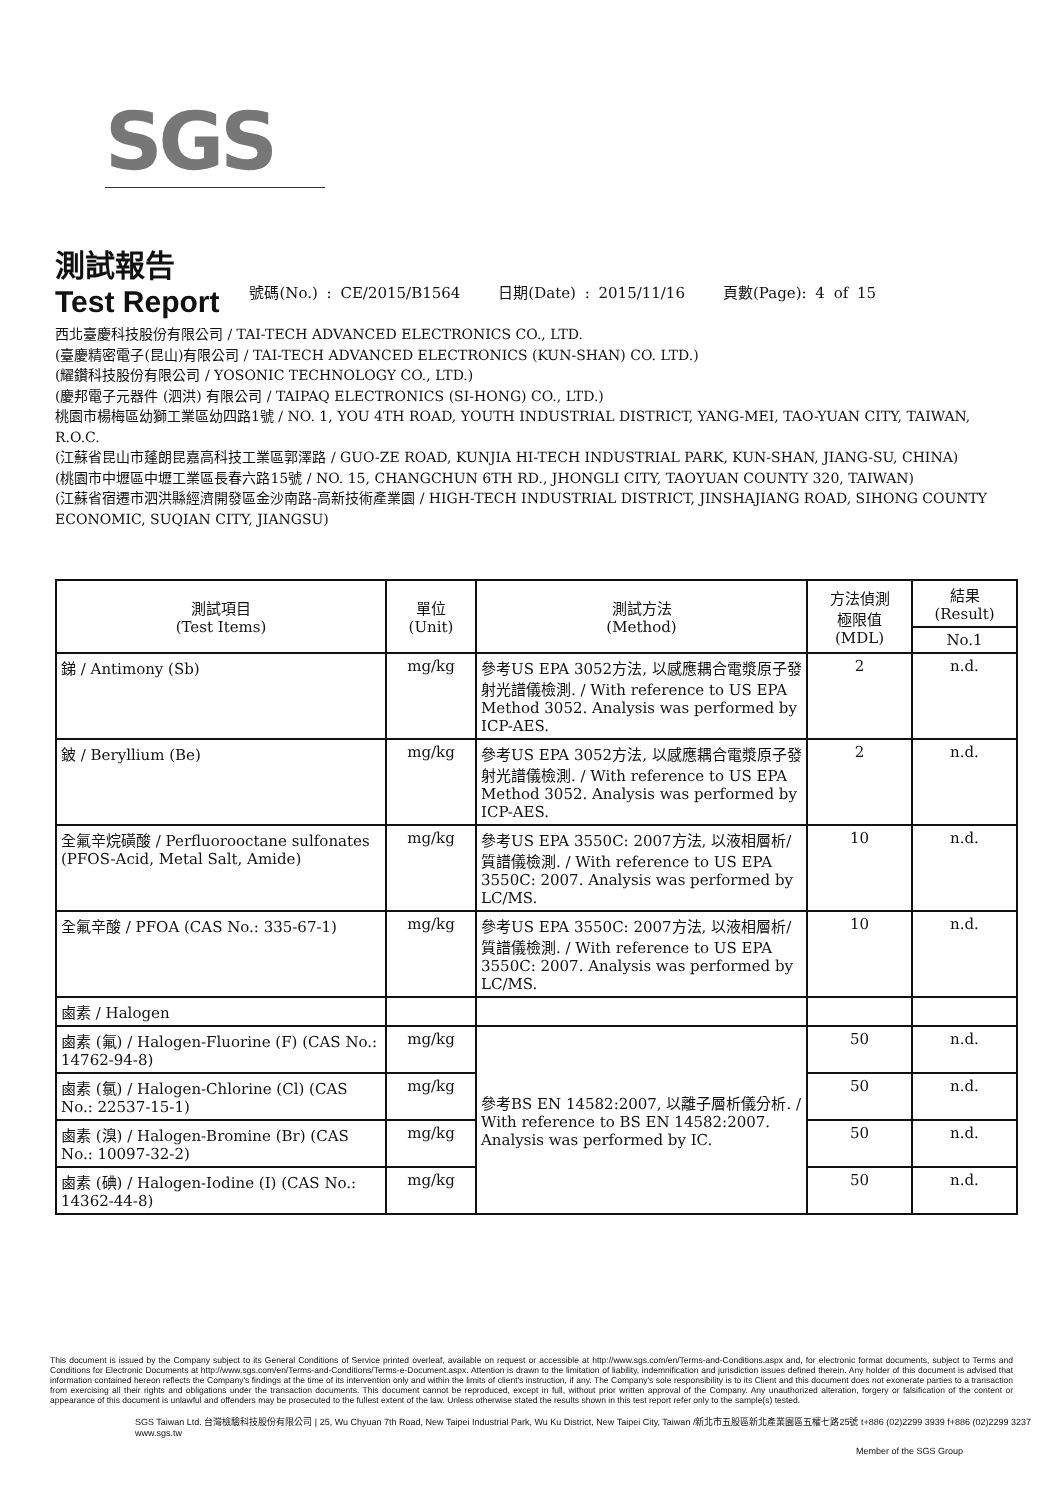SGS
測試報告
Test Report
號碼(No.) : CE/2015/B1564 日期(Date) : 2015/11/16 頁數(Page): 4 of 15
西北臺慶科技股份有限公司 / TAI-TECH ADVANCED ELECTRONICS CO., LTD.
(臺慶精密電子(昆山)有限公司 / TAI-TECH ADVANCED ELECTRONICS (KUN-SHAN) CO. LTD.)
(耀鑽科技股份有限公司 / YOSONIC TECHNOLOGY CO., LTD.)
(慶邦電子元器件 (泗洪) 有限公司 / TAIPAQ ELECTRONICS (SI-HONG) CO., LTD.)
桃園市楊梅區幼獅工業區幼四路1號 / NO. 1, YOU 4TH ROAD, YOUTH INDUSTRIAL DISTRICT, YANG-MEI, TAO-YUAN CITY, TAIWAN, R.O.C.
(江蘇省昆山市蓬朗昆嘉高科技工業區郭澤路 / GUO-ZE ROAD, KUNJIA HI-TECH INDUSTRIAL PARK, KUN-SHAN, JIANG-SU, CHINA)
(桃園市中壢區中壢工業區長春六路15號 / NO. 15, CHANGCHUN 6TH RD., JHONGLI CITY, TAOYUAN COUNTY 320, TAIWAN)
(江蘇省宿遷市泗洪縣經濟開發區金沙南路-高新技術產業園 / HIGH-TECH INDUSTRIAL DISTRICT, JINSHAJIANG ROAD, SIHONG COUNTY ECONOMIC, SUQIAN CITY, JIANGSU)
| 測試項目 (Test Items) | 單位 (Unit) | 測試方法 (Method) | 方法偵測 極限值 (MDL) | 結果 (Result) |
| --- | --- | --- | --- | --- |
| | | | | No.1 |
| 銻 / Antimony (Sb) | mg/kg | 參考US EPA 3052方法, 以感應耦合電漿原子發射光譜儀檢測. / With reference to US EPA Method 3052. Analysis was performed by ICP-AES. | 2 | n.d. |
| 鈹 / Beryllium (Be) | mg/kg | 參考US EPA 3052方法, 以感應耦合電漿原子發射光譜儀檢測. / With reference to US EPA Method 3052. Analysis was performed by ICP-AES. | 2 | n.d. |
| 全氟辛烷磺酸 / Perfluorooctane sulfonates (PFOS-Acid, Metal Salt, Amide) | mg/kg | 參考US EPA 3550C: 2007方法, 以液相層析/質譜儀檢測. / With reference to US EPA 3550C: 2007. Analysis was performed by LC/MS. | 10 | n.d. |
| 全氟辛酸 / PFOA (CAS No.: 335-67-1) | mg/kg | 參考US EPA 3550C: 2007方法, 以液相層析/質譜儀檢測. / With reference to US EPA 3550C: 2007. Analysis was performed by LC/MS. | 10 | n.d. |
| 鹵素 / Halogen | | | | |
| 鹵素 (氟) / Halogen-Fluorine (F) (CAS No.: 14762-94-8) | mg/kg | 參考BS EN 14582:2007, 以離子層析儀分析. / With reference to BS EN 14582:2007. Analysis was performed by IC. | 50 | n.d. |
| 鹵素 (氯) / Halogen-Chlorine (Cl) (CAS No.: 22537-15-1) | mg/kg | | 50 | n.d. |
| 鹵素 (溴) / Halogen-Bromine (Br) (CAS No.: 10097-32-2) | mg/kg | | 50 | n.d. |
| 鹵素 (碘) / Halogen-Iodine (I) (CAS No.: 14362-44-8) | mg/kg | | 50 | n.d. |
This document is issued by the Company subject to its General Conditions of Service printed overleaf, available on request or accessible at http://www.sgs.com/en/Terms-and-Conditions.aspx and, for electronic format documents, subject to Terms and Conditions for Electronic Documents at http://www.sgs.com/en/Terms-and-Conditions/Terms-e-Document.aspx. Attention is drawn to the limitation of liability, indemnification and jurisdiction issues defined therein. Any holder of this document is advised that information contained hereon reflects the Company's findings at the time of its intervention only and within the limits of client's instruction, if any. The Company's sole responsibility is to its Client and this document does not exonerate parties to a transaction from exercising all their rights and obligations under the transaction documents. This document cannot be reproduced, except in full, without prior written approval of the Company. Any unauthorized alteration, forgery or falsification of the content or appearance of this document is unlawful and offenders may be prosecuted to the fullest extent of the law. Unless otherwise stated the results shown in this test report refer only to the sample(s) tested.
SGS Taiwan Ltd. 台灣檢驗科技股份有限公司 | 25, Wu Chyuan 7th Road, New Taipei Industrial Park, Wu Ku District, New Taipei City, Taiwan /新北市五股區新北產業園區五權七路25號 t+886 (02)2299 3939 f+886 (02)2299 3237 www.sgs.tw
Member of the SGS Group